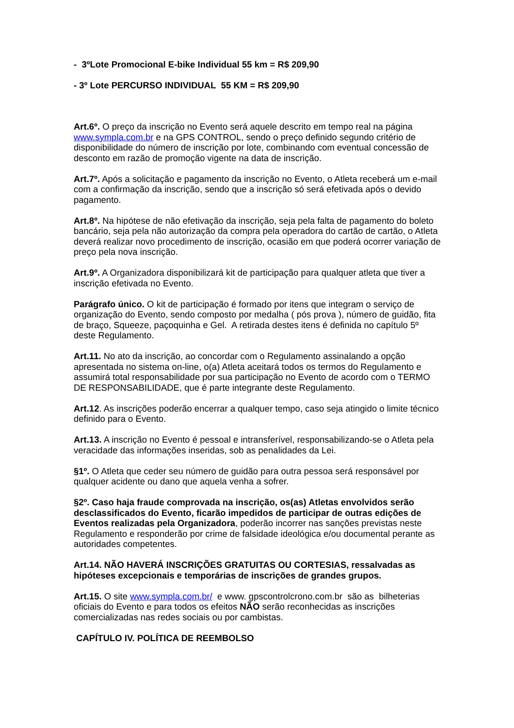- 3ºLote Promocional E-bike Individual 55 km = R$ 209,90
- 3º Lote PERCURSO INDIVIDUAL 55 KM = R$ 209,90
Art.6º. O preço da inscrição no Evento será aquele descrito em tempo real na página www.sympla.com.br e na GPS CONTROL, sendo o preço definido segundo critério de disponibilidade do número de inscrição por lote, combinando com eventual concessão de desconto em razão de promoção vigente na data de inscrição.
Art.7º. Após a solicitação e pagamento da inscrição no Evento, o Atleta receberá um e-mail com a confirmação da inscrição, sendo que a inscrição só será efetivada após o devido pagamento.
Art.8º. Na hipótese de não efetivação da inscrição, seja pela falta de pagamento do boleto bancário, seja pela não autorização da compra pela operadora do cartão de cartão, o Atleta deverá realizar novo procedimento de inscrição, ocasião em que poderá ocorrer variação de preço pela nova inscrição.
Art.9º. A Organizadora disponibilizará kit de participação para qualquer atleta que tiver a inscrição efetivada no Evento.
Parágrafo único. O kit de participação é formado por itens que integram o serviço de organização do Evento, sendo composto por medalha ( pós prova ), número de guidão, fita de braço, Squeeze, paçoquinha e Gel. A retirada destes itens é definida no capítulo 5º deste Regulamento.
Art.11. No ato da inscrição, ao concordar com o Regulamento assinalando a opção apresentada no sistema on-line, o(a) Atleta aceitará todos os termos do Regulamento e assumirá total responsabilidade por sua participação no Evento de acordo com o TERMO DE RESPONSABILIDADE, que é parte integrante deste Regulamento.
Art.12. As inscrições poderão encerrar a qualquer tempo, caso seja atingido o limite técnico definido para o Evento.
Art.13. A inscrição no Evento é pessoal e intransferível, responsabilizando-se o Atleta pela veracidade das informações inseridas, sob as penalidades da Lei.
§1º. O Atleta que ceder seu número de guidão para outra pessoa será responsável por qualquer acidente ou dano que aquela venha a sofrer.
§2º. Caso haja fraude comprovada na inscrição, os(as) Atletas envolvidos serão desclassificados do Evento, ficarão impedidos de participar de outras edições de Eventos realizadas pela Organizadora, poderão incorrer nas sanções previstas neste Regulamento e responderão por crime de falsidade ideológica e/ou documental perante as autoridades competentes.
Art.14. NÃO HAVERÁ INSCRIÇÕES GRATUITAS OU CORTESIAS, ressalvadas as hipóteses excepcionais e temporárias de inscrições de grandes grupos.
Art.15. O site www.sympla.com.br/ e www. gpscontrolcrono.com.br são as bilheterias oficiais do Evento e para todos os efeitos NÃO serão reconhecidas as inscrições comercializadas nas redes sociais ou por cambistas.
CAPÍTULO IV. POLÍTICA DE REEMBOLSO